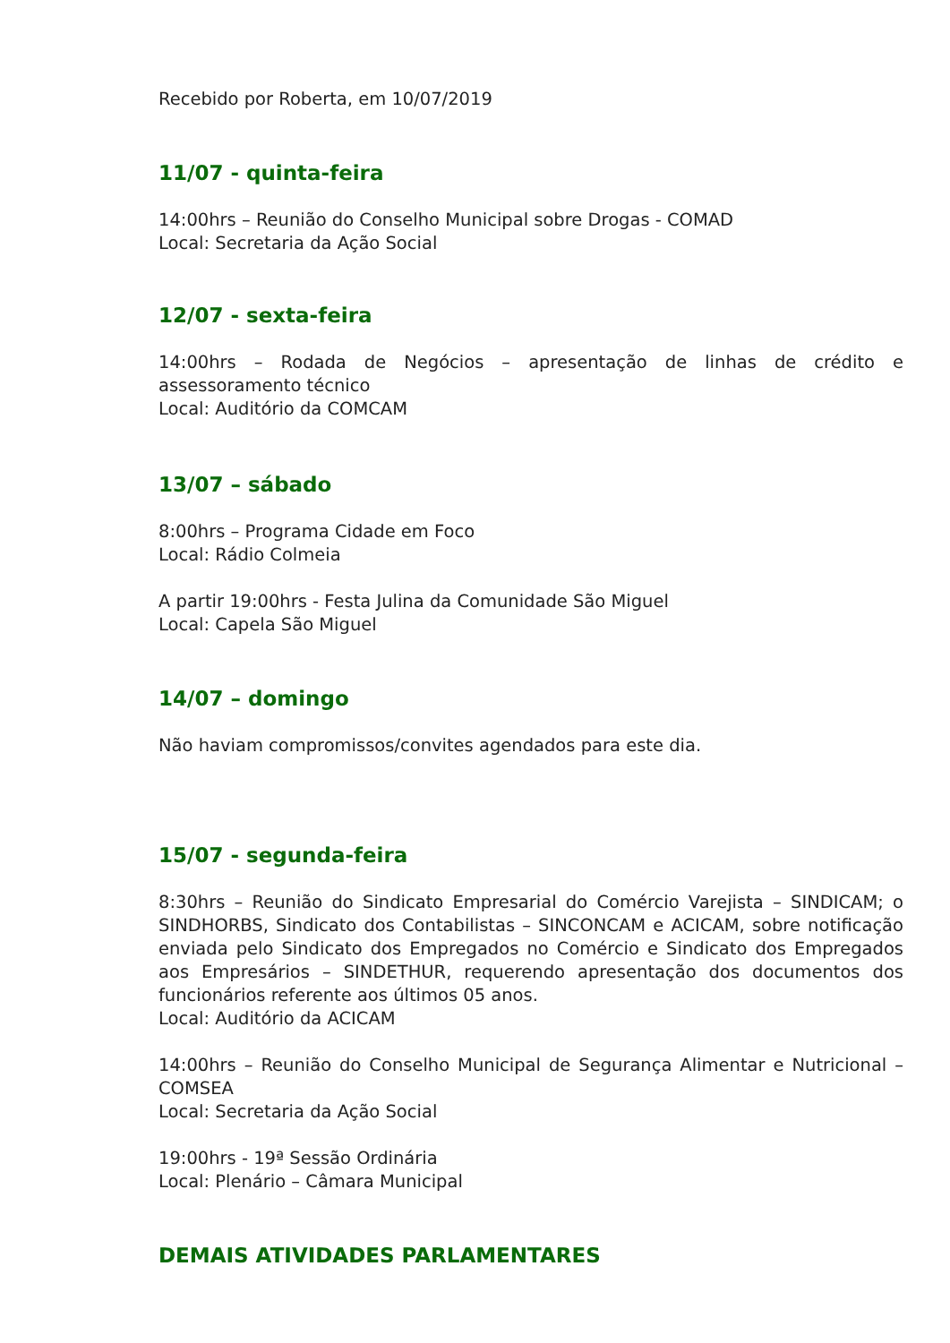Recebido por Roberta, em 10/07/2019
11/07 - quinta-feira
14:00hrs – Reunião do Conselho Municipal sobre Drogas - COMAD
Local: Secretaria da Ação Social
12/07 - sexta-feira
14:00hrs – Rodada de Negócios – apresentação de linhas de crédito e assessoramento técnico
Local: Auditório da COMCAM
13/07 – sábado
8:00hrs – Programa Cidade em Foco
Local: Rádio Colmeia
A partir 19:00hrs - Festa Julina da Comunidade São Miguel
Local: Capela São Miguel
14/07 – domingo
Não haviam compromissos/convites agendados para este dia.
15/07 - segunda-feira
8:30hrs – Reunião do Sindicato Empresarial do Comércio Varejista – SINDICAM; o SINDHORBS, Sindicato dos Contabilistas – SINCONCAM e ACICAM, sobre notificação enviada pelo Sindicato dos Empregados no Comércio e Sindicato dos Empregados aos Empresários – SINDETHUR, requerendo apresentação dos documentos dos funcionários referente aos últimos 05 anos.
Local: Auditório da ACICAM
14:00hrs – Reunião do Conselho Municipal de Segurança Alimentar e Nutricional – COMSEA
Local: Secretaria da Ação Social
19:00hrs - 19ª Sessão Ordinária
Local: Plenário – Câmara Municipal
DEMAIS ATIVIDADES PARLAMENTARES